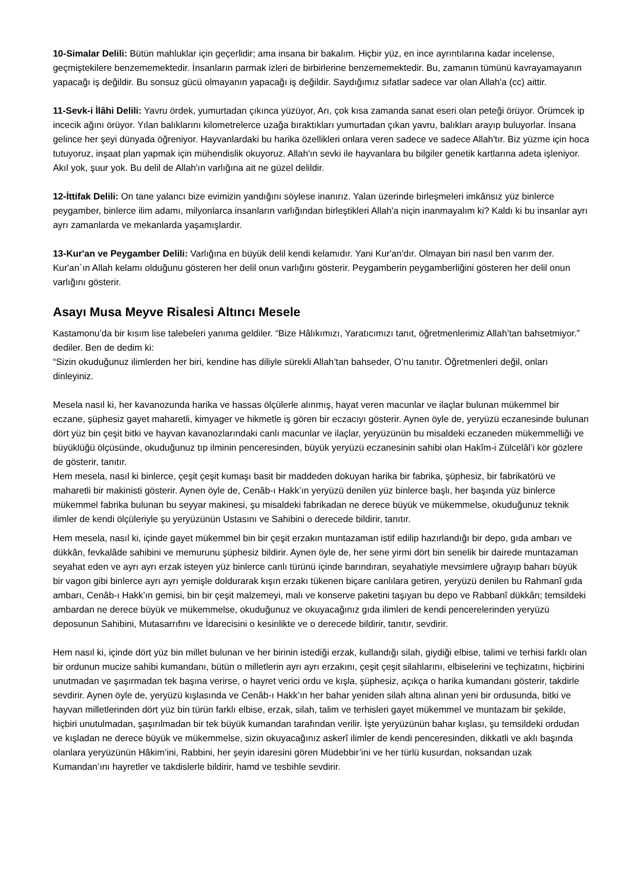10-Simalar Delili: Bütün mahluklar için geçerlidir; ama insana bir bakalım. Hiçbir yüz, en ince ayrıntılarına kadar incelense, geçmiştekilere benzememektedir. İnsanların parmak izleri de birbirlerine benzememektedir. Bu, zamanın tümünü kavrayamayanın yapacağı iş değildir. Bu sonsuz gücü olmayanın yapacağı iş değildir. Saydığımız sıfatlar sadece var olan Allah'a (cc) aittir.
11-Sevk-i İlâhi Delili: Yavru ördek, yumurtadan çıkınca yüzüyor, Arı, çok kısa zamanda sanat eseri olan peteği örüyor. Örümcek ip incecik ağını örüyor. Yılan balıklarını kilometrelerce uzağa bıraktıkları yumurtadan çıkan yavru, balıkları arayıp buluyorlar. İnsana gelince her şeyi dünyada öğreniyor. Hayvanlardaki bu harika özellikleri onlara veren sadece ve sadece Allah'tır. Biz yüzme için hoca tutuyoruz, inşaat plan yapmak için mühendislik okuyoruz. Allah'ın sevki ile hayvanlara bu bilgiler genetik kartlarına adeta işleniyor. Akıl yok, şuur yok. Bu delil de Allah'ın varlığına ait ne güzel delildir.
12-İttifak Delili: On tane yalancı bize evimizin yandığını söylese inanırız. Yalan üzerinde birleşmeleri imkânsız yüz binlerce peygamber, binlerce ilim adamı, milyonlarca insanların varlığından birleştikleri Allah'a niçin inanmayalım ki? Kaldı ki bu insanlar ayrı ayrı zamanlarda ve mekanlarda yaşamışlardır.
13-Kur'an ve Peygamber Delili: Varlığına en büyük delil kendi kelamıdır. Yani Kur'an'dır. Olmayan biri nasıl ben varım der. Kur'an`ın Allah kelamı olduğunu gösteren her delil onun varlığını gösterir. Peygamberin peygamberliğini gösteren her delil onun varlığını gösterir.
Asayı Musa Meyve Risalesi Altıncı Mesele
Kastamonu’da bir kısım lise talebeleri yanıma geldiler. “Bize Hâlıkımızı, Yaratıcımızı tanıt, öğretmenlerimiz Allah’tan bahsetmiyor.” dediler. Ben de dedim ki:
“Sizin okuduğunuz ilimlerden her biri, kendine has diliyle sürekli Allah’tan bahseder, O’nu tanıtır. Öğretmenleri değil, onları dinleyiniz.
Mesela nasıl ki, her kavanozunda harika ve hassas ölçülerle alınmış, hayat veren macunlar ve ilaçlar bulunan mükemmel bir eczane, şüphesiz gayet maharetli, kimyager ve hikmetle iş gören bir eczacıyı gösterir. Aynen öyle de, yeryüzü eczanesinde bulunan dört yüz bin çeşit bitki ve hayvan kavanozlarındaki canlı macunlar ve ilaçlar, yeryüzünün bu misaldeki eczaneden mükemmelliği ve büyüklüğü ölçüsünde, okuduğunuz tıp ilminin penceresinden, büyük yeryüzü eczanesinin sahibi olan Hakîm-i Zülcelâl’i kör gözlere de gösterir, tanıtır.
Hem mesela, nasıl ki binlerce, çeşit çeşit kumaşı basit bir maddeden dokuyan harika bir fabrika, şüphesiz, bir fabrikatörü ve maharetli bir makinisti gösterir. Aynen öyle de, Cenâb-ı Hakk’ın yeryüzü denilen yüz binlerce başlı, her başında yüz binlerce mükemmel fabrika bulunan bu seyyar makinesi, şu misaldeki fabrikadan ne derece büyük ve mükemmelse, okuduğunuz teknik ilimler de kendi ölçüleriyle şu yeryüzünün Ustasını ve Sahibini o derecede bildirir, tanıtır.
Hem mesela, nasıl ki, içinde gayet mükemmel bin bir çeşit erzakın muntazaman istif edilip hazırlandığı bir depo, gıda ambarı ve dükkân, fevkalâde sahibini ve memurunu şüphesiz bildirir. Aynen öyle de, her sene yirmi dört bin senelik bir dairede muntazaman seyahat eden ve ayrı ayrı erzak isteyen yüz binlerce canlı türünü içinde barındıran, seyahatiyle mevsimlere uğrayıp baharı büyük bir vagon gibi binlerce ayrı ayrı yemişle doldurarak kışın erzakı tükenen biçare canlılara getiren, yeryüzü denilen bu Rahmanî gıda ambarı, Cenâb-ı Hakk’ın gemisi, bin bir çeşit malzemeyi, malı ve konserve paketini taşıyan bu depo ve Rabbanî dükkân; temsildeki ambardan ne derece büyük ve mükemmelse, okuduğunuz ve okuyacağınız gıda ilimleri de kendi pencerelerinden yeryüzü deposunun Sahibini, Mutasarrıfını ve İdarecisini o kesinlikte ve o derecede bildirir, tanıtır, sevdirir.
Hem nasıl ki, içinde dört yüz bin millet bulunan ve her birinin istediği erzak, kullandığı silah, giydiği elbise, talimi ve terhisi farklı olan bir ordunun mucize sahibi kumandanı, bütün o milletlerin ayrı ayrı erzakını, çeşit çeşit silahlarını, elbiselerini ve teçhizatını, hiçbirini unutmadan ve şaşırmadan tek başına verirse, o hayret verici ordu ve kışla, şüphesiz, açıkça o harika kumandanı gösterir, takdirle sevdirir. Aynen öyle de, yeryüzü kışlasında ve Cenâb-ı Hakk’ın her bahar yeniden silah altına alınan yeni bir ordusunda, bitki ve hayvan milletlerinden dört yüz bin türün farklı elbise, erzak, silah, talim ve terhisleri gayet mükemmel ve muntazam bir şekilde, hiçbiri unutulmadan, şaşırılmadan bir tek büyük kumandan tarafından verilir. İşte yeryüzünün bahar kışlası, şu temsildeki ordudan ve kışladan ne derece büyük ve mükemmelse, sizin okuyacağınız askerî ilimler de kendi penceresinden, dikkatli ve aklı başında olanlara yeryüzünün Hâkim’ini, Rabbini, her şeyin idaresini gören Müdebbir’ini ve her türlü kusurdan, noksandan uzak Kumandan’ını hayretler ve takdislerle bildirir, hamd ve tesbihle sevdirir.